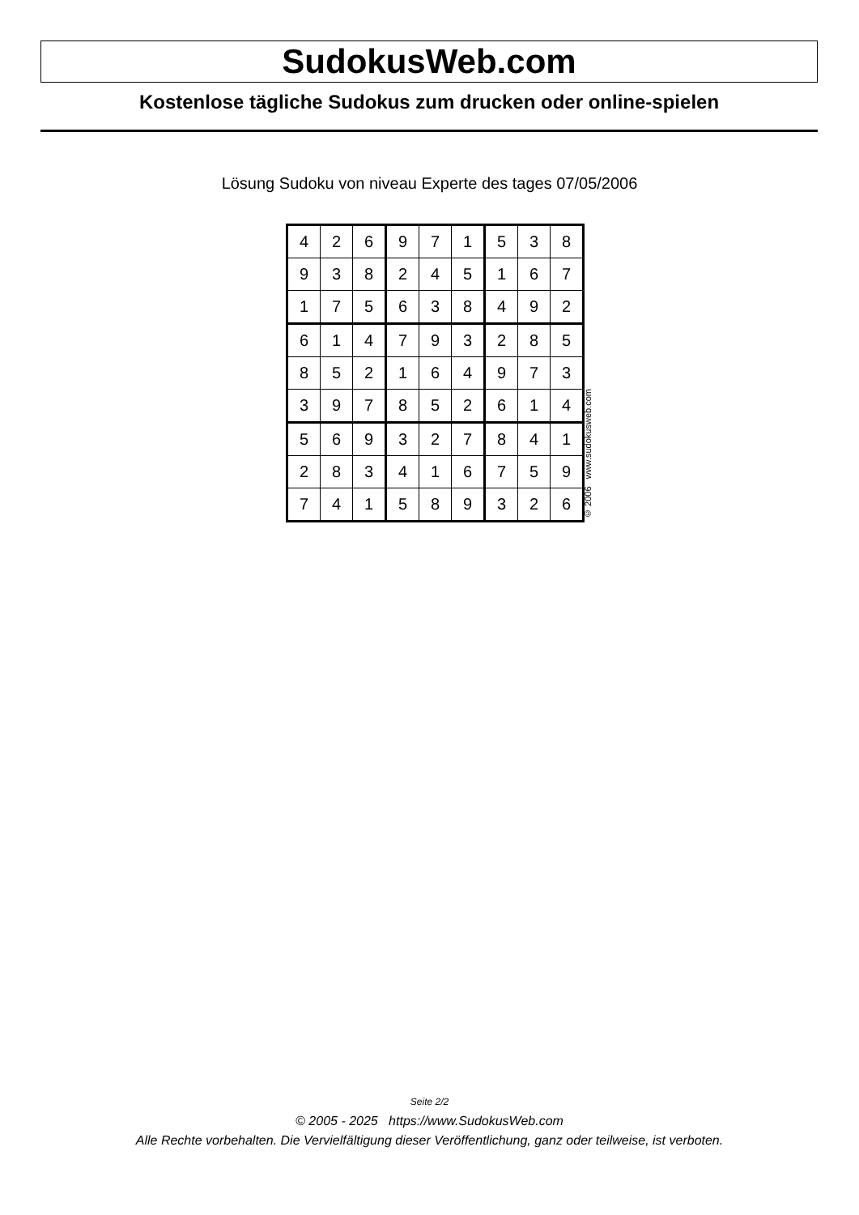SudokusWeb.com
Kostenlose tägliche Sudokus zum drucken oder online-spielen
Lösung Sudoku von niveau Experte des tages 07/05/2006
| 4 | 2 | 6 | 9 | 7 | 1 | 5 | 3 | 8 |
| 9 | 3 | 8 | 2 | 4 | 5 | 1 | 6 | 7 |
| 1 | 7 | 5 | 6 | 3 | 8 | 4 | 9 | 2 |
| 6 | 1 | 4 | 7 | 9 | 3 | 2 | 8 | 5 |
| 8 | 5 | 2 | 1 | 6 | 4 | 9 | 7 | 3 |
| 3 | 9 | 7 | 8 | 5 | 2 | 6 | 1 | 4 |
| 5 | 6 | 9 | 3 | 2 | 7 | 8 | 4 | 1 |
| 2 | 8 | 3 | 4 | 1 | 6 | 7 | 5 | 9 |
| 7 | 4 | 1 | 5 | 8 | 9 | 3 | 2 | 6 |
© 2006 www.sudokusweb.com
Seite 2/2
© 2005 - 2025 https://www.SudokusWeb.com
Alle Rechte vorbehalten. Die Vervielfältigung dieser Veröffentlichung, ganz oder teilweise, ist verboten.